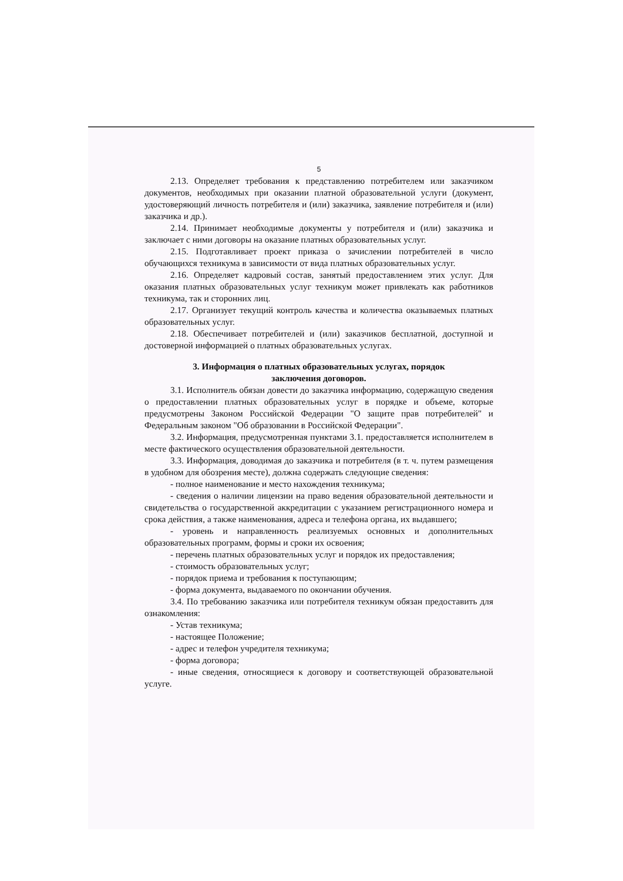5
2.13. Определяет требования к представлению потребителем или заказчиком документов, необходимых при оказании платной образовательной услуги (документ, удостоверяющий личность потребителя и (или) заказчика, заявление потребителя и (или) заказчика и др.).
2.14. Принимает необходимые документы у потребителя и (или) заказчика и заключает с ними договоры на оказание платных образовательных услуг.
2.15. Подготавливает проект приказа о зачислении потребителей в число обучающихся техникума в зависимости от вида платных образовательных услуг.
2.16. Определяет кадровый состав, занятый предоставлением этих услуг. Для оказания платных образовательных услуг техникум может привлекать как работников техникума, так и сторонних лиц.
2.17. Организует текущий контроль качества и количества оказываемых платных образовательных услуг.
2.18. Обеспечивает потребителей и (или) заказчиков бесплатной, доступной и достоверной информацией о платных образовательных услугах.
3. Информация о платных образовательных услугах, порядок
заключения договоров.
3.1. Исполнитель обязан довести до заказчика информацию, содержащую сведения о предоставлении платных образовательных услуг в порядке и объеме, которые предусмотрены Законом Российской Федерации "О защите прав потребителей" и Федеральным законом "Об образовании в Российской Федерации".
3.2. Информация, предусмотренная пунктами 3.1. предоставляется исполнителем в месте фактического осуществления образовательной деятельности.
3.3. Информация, доводимая до заказчика и потребителя (в т. ч. путем размещения в удобном для обозрения месте), должна содержать следующие сведения:
- полное наименование и место нахождения техникума;
- сведения о наличии лицензии на право ведения образовательной деятельности и свидетельства о государственной аккредитации с указанием регистрационного номера и срока действия, а также наименования, адреса и телефона органа, их выдавшего;
- уровень и направленность реализуемых основных и дополнительных образовательных программ, формы и сроки их освоения;
- перечень платных образовательных услуг и порядок их предоставления;
- стоимость образовательных услуг;
- порядок приема и требования к поступающим;
- форма документа, выдаваемого по окончании обучения.
3.4. По требованию заказчика или потребителя техникум обязан предоставить для ознакомления:
- Устав техникума;
- настоящее Положение;
- адрес и телефон учредителя техникума;
- форма договора;
- иные сведения, относящиеся к договору и соответствующей образовательной услуге.